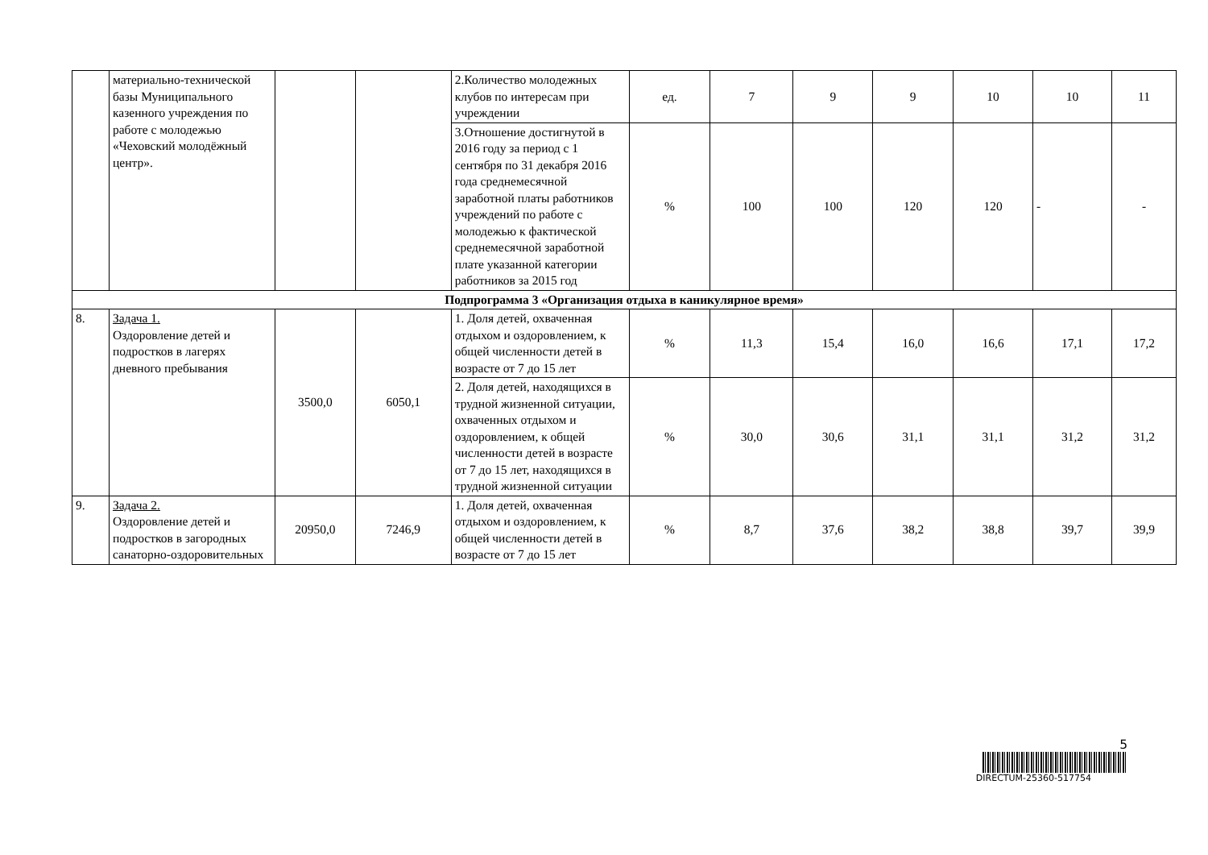| | материально-технической базы Муниципального казенного учреждения по работе с молодежью «Чеховский молодёжный центр». | | | 2.Количество молодежных клубов по интересам при учреждении | ед. | 7 | 9 | 9 | 10 | 10 | 11 |
| | | | | 3.Отношение достигнутой в 2016 году за период с 1 сентября по 31 декабря 2016 года среднемесячной заработной платы работников учреждений по работе с молодежью к фактической среднемесячной заработной плате указанной категории работников за 2015 год | % | 100 | 100 | 120 | 120 | - | - |
| Подпрограмма 3 «Организация отдыха в каникулярное время» | | | | | | | | | | | |
| 8. | Задача 1. Оздоровление детей и подростков в лагерях дневного пребывания | 3500,0 | 6050,1 | 1. Доля детей, охваченная отдыхом и оздоровлением, к общей численности детей в возрасте от 7 до 15 лет | % | 11,3 | 15,4 | 16,0 | 16,6 | 17,1 | 17,2 |
| | | | | 2. Доля детей, находящихся в трудной жизненной ситуации, охваченных отдыхом и оздоровлением, к общей численности детей в возрасте от 7 до 15 лет, находящихся в трудной жизненной ситуации | % | 30,0 | 30,6 | 31,1 | 31,1 | 31,2 | 31,2 |
| 9. | Задача 2. Оздоровление детей и подростков в загородных санаторно-оздоровительных | 20950,0 | 7246,9 | 1. Доля детей, охваченная отдыхом и оздоровлением, к общей численности детей в возрасте от 7 до 15 лет | % | 8,7 | 37,6 | 38,2 | 38,8 | 39,7 | 39,9 |
5
DIRECTUM-25360-517754